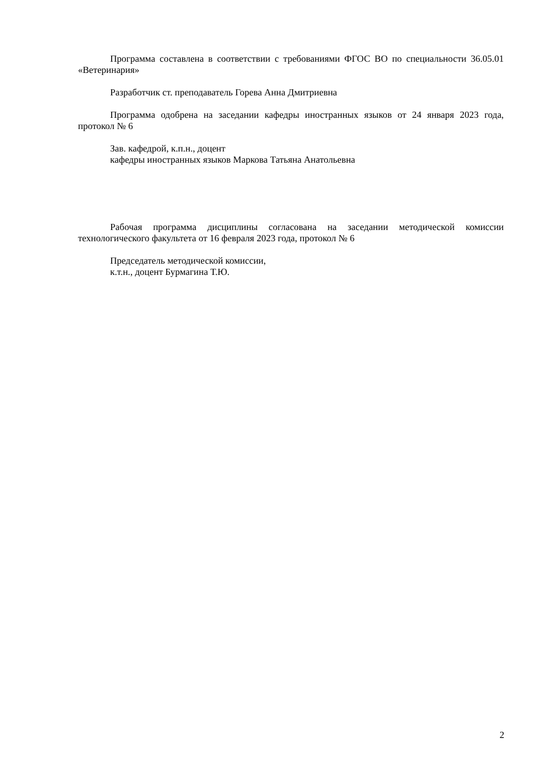Программа составлена в соответствии с требованиями ФГОС ВО по специальности 36.05.01 «Ветеринария»
Разработчик ст. преподаватель Горева Анна Дмитриевна
Программа одобрена на заседании кафедры иностранных языков от 24 января 2023 года, протокол № 6
Зав. кафедрой, к.п.н., доцент
кафедры иностранных языков Маркова Татьяна Анатольевна
Рабочая программа дисциплины согласована на заседании методической комиссии технологического факультета от 16 февраля 2023 года, протокол № 6
Председатель методической комиссии,
к.т.н., доцент Бурмагина Т.Ю.
2